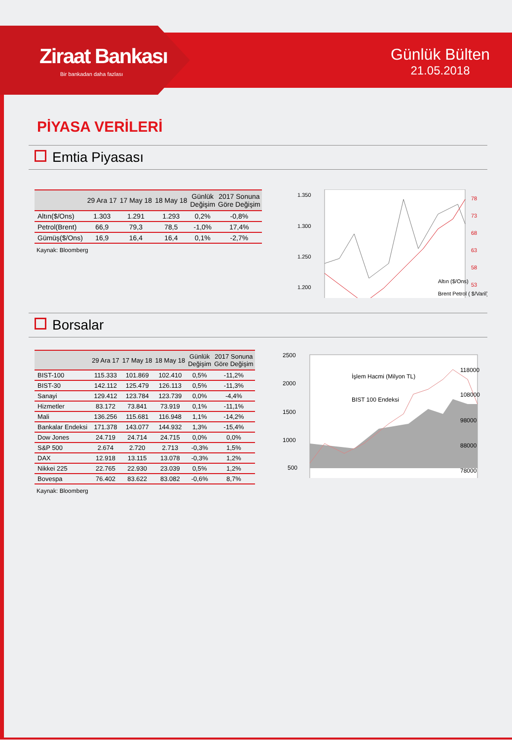Ziraat Bankası
Bir bankadan daha fazlası
Günlük Bülten
21.05.2018
PİYASA VERİLERİ
Emtia Piyasası
| | 29 Ara 17 | 17 May 18 | 18 May 18 | Günlük Değişim | 2017 Sonuna Göre Değişim |
| --- | --- | --- | --- | --- | --- |
| Altın($/Ons) | 1.303 | 1.291 | 1.293 | 0,2% | -0,8% |
| Petrol(Brent) | 66,9 | 79,3 | 78,5 | -1,0% | 17,4% |
| Gümüş($/Ons) | 16,9 | 16,4 | 16,4 | 0,1% | -2,7% |
Kaynak: Bloomberg
1.350
1.300
1.250
1.200
78
73
68
63
58
53
Altın ($/Ons)
Brent Petrol ( $/Varil)
Borsalar
| | 29 Ara 17 | 17 May 18 | 18 May 18 | Günlük Değişim | 2017 Sonuna Göre Değişim |
| --- | --- | --- | --- | --- | --- |
| BIST-100 | 115.333 | 101.869 | 102.410 | 0,5% | -11,2% |
| BIST-30 | 142.112 | 125.479 | 126.113 | 0,5% | -11,3% |
| Sanayi | 129.412 | 123.784 | 123.739 | 0,0% | -4,4% |
| Hizmetler | 83.172 | 73.841 | 73.919 | 0,1% | -11,1% |
| Mali | 136.256 | 115.681 | 116.948 | 1,1% | -14,2% |
| Bankalar Endeksi | 171.378 | 143.077 | 144.932 | 1,3% | -15,4% |
| Dow Jones | 24.719 | 24.714 | 24.715 | 0,0% | 0,0% |
| S&P 500 | 2.674 | 2.720 | 2.713 | -0,3% | 1,5% |
| DAX | 12.918 | 13.115 | 13.078 | -0,3% | 1,2% |
| Nikkei 225 | 22.765 | 22.930 | 23.039 | 0,5% | 1,2% |
| Bovespa | 76.402 | 83.622 | 83.082 | -0,6% | 8,7% |
Kaynak: Bloomberg
2500
2000
1500
1000
500
118000
108000
98000
88000
78000
İşlem Hacmi (Milyon TL)
BIST 100 Endeksi